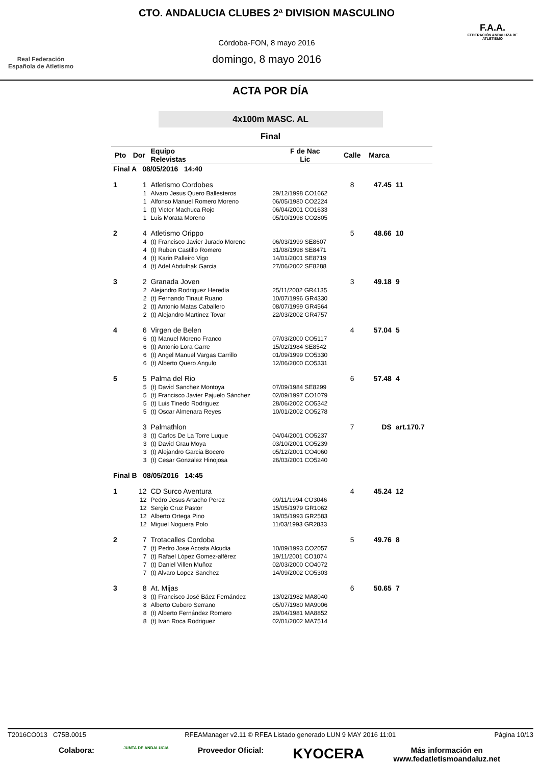Real Federación
Española de Atletismo
CTO. ANDALUCIA CLUBES 2ª DIVISION MASCULINO
Córdoba-FON, 8 mayo 2016
domingo, 8 mayo 2016
F.A.A.
FEDERACIÓN ANDALUZA DE ATLETISMO
ACTA POR DÍA
4x100m MASC. AL
Final
| Pto | Dor | Equipo Relevistas | F de Nac Lic | Calle | Marca | |
| --- | --- | --- | --- | --- | --- | --- |
| Final A 08/05/2016 14:40 | | | | | | |
| 1 | 1 | Atletismo Cordobes | | 8 | 47.45 | 11 |
| | 1 | Alvaro Jesus Quero Ballesteros | 29/12/1998 CO1662 | | | |
| | 1 | Alfonso Manuel Romero Moreno | 06/05/1980 CO2224 | | | |
| | 1 | (t) Victor Machuca Rojo | 06/04/2001 CO1633 | | | |
| | 1 | Luis Morata Moreno | 05/10/1998 CO2805 | | | |
| 2 | 4 | Atletismo Orippo | | 5 | 48.66 | 10 |
| | 4 | (t) Francisco Javier Jurado Moreno | 06/03/1999 SE8607 | | | |
| | 4 | (t) Ruben Castillo Romero | 31/08/1998 SE8471 | | | |
| | 4 | (t) Karin Palleiro Vigo | 14/01/2001 SE8719 | | | |
| | 4 | (t) Adel Abdulhak Garcia | 27/06/2002 SE8288 | | | |
| 3 | 2 | Granada Joven | | 3 | 49.18 | 9 |
| | 2 | Alejandro Rodriguez Heredia | 25/11/2002 GR4135 | | | |
| | 2 | (t) Fernando Tinaut Ruano | 10/07/1996 GR4330 | | | |
| | 2 | (t) Antonio Matas Caballero | 08/07/1999 GR4564 | | | |
| | 2 | (t) Alejandro Martinez Tovar | 22/03/2002 GR4757 | | | |
| 4 | 6 | Virgen de Belen | | 4 | 57.04 | 5 |
| | 6 | (t) Manuel Moreno Franco | 07/03/2000 CO5117 | | | |
| | 6 | (t) Antonio Lora Garre | 15/02/1984 SE8542 | | | |
| | 6 | (t) Angel Manuel Vargas Carrillo | 01/09/1999 CO5330 | | | |
| | 6 | (t) Alberto Quero Angulo | 12/06/2000 CO5331 | | | |
| 5 | 5 | Palma del Rio | | 6 | 57.48 | 4 |
| | 5 | (t) David Sanchez Montoya | 07/09/1984 SE8299 | | | |
| | 5 | (t) Francisco Javier Pajuelo Sánchez | 02/09/1997 CO1079 | | | |
| | 5 | (t) Luis Tinedo Rodriguez | 28/06/2002 CO5342 | | | |
| | 5 | (t) Oscar Almenara Reyes | 10/01/2002 CO5278 | | | |
| | 3 | Palmathlon | | 7 | DS | art.170.7 |
| | 3 | (t) Carlos De La Torre Luque | 04/04/2001 CO5237 | | | |
| | 3 | (t) David Grau Moya | 03/10/2001 CO5239 | | | |
| | 3 | (t) Alejandro Garcia Bocero | 05/12/2001 CO4060 | | | |
| | 3 | (t) Cesar Gonzalez Hinojosa | 26/03/2001 CO5240 | | | |
| Final B 08/05/2016 14:45 | | | | | | |
| 1 | 12 | CD Surco Aventura | | 4 | 45.24 | 12 |
| | 12 | Pedro Jesus Artacho Perez | 09/11/1994 CO3046 | | | |
| | 12 | Sergio Cruz Pastor | 15/05/1979 GR1062 | | | |
| | 12 | Alberto Ortega Pino | 19/05/1993 GR2583 | | | |
| | 12 | Miguel Noguera Polo | 11/03/1993 GR2833 | | | |
| 2 | 7 | Trotacalles Cordoba | | 5 | 49.76 | 8 |
| | 7 | (t) Pedro Jose Acosta Alcudia | 10/09/1993 CO2057 | | | |
| | 7 | (t) Rafael López Gomez-alférez | 19/11/2001 CO1074 | | | |
| | 7 | (t) Daniel Villen Muñoz | 02/03/2000 CO4072 | | | |
| | 7 | (t) Alvaro Lopez Sanchez | 14/09/2002 CO5303 | | | |
| 3 | 8 | At. Mijas | | 6 | 50.65 | 7 |
| | 8 | (t) Francisco José Báez Fernández | 13/02/1982 MA8040 | | | |
| | 8 | Alberto Cubero Serrano | 05/07/1980 MA9006 | | | |
| | 8 | (t) Alberto Fernández Romero | 29/04/1981 MA8852 | | | |
| | 8 | (t) Ivan Roca Rodriguez | 02/01/2002 MA7514 | | | |
T2016CO013 C75B.0015 RFEAManager v2.11 © RFEA Listado generado LUN 9 MAY 2016 11:01 Página 10/13
Colabora: JUNTA DE ANDALUCIA Proveedor Oficial: KYOCERA Más información en
www.fedatletismoandaluz.net